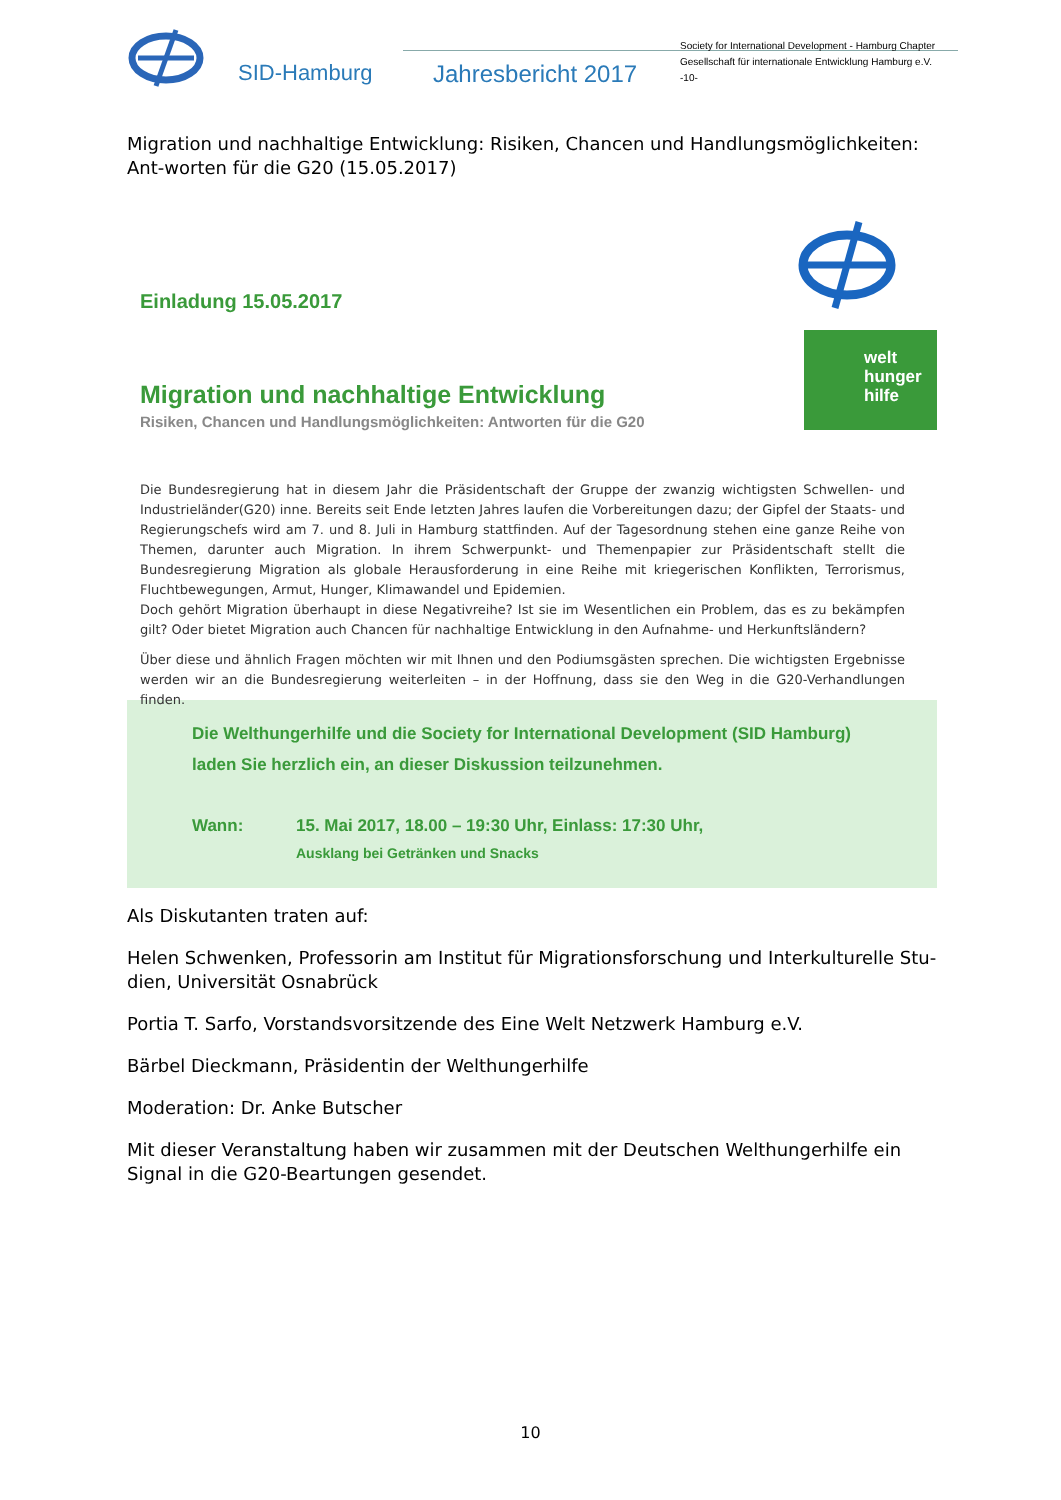SID-Hamburg Jahresbericht 2017
Society for International Development - Hamburg Chapter
Gesellschaft für internationale Entwicklung Hamburg e.V.
-10-
Migration und nachhaltige Entwicklung: Risiken, Chancen und Handlungsmöglichkeiten: Ant-worten für die G20 (15.05.2017)
Einladung 15.05.2017
welt
hunger
hilfe
Migration und nachhaltige Entwicklung
Risiken, Chancen und Handlungsmöglichkeiten: Antworten für die G20
Die Bundesregierung hat in diesem Jahr die Präsidentschaft der Gruppe der zwanzig wichtigsten Schwellen- und Industrieländer(G20) inne. Bereits seit Ende letzten Jahres laufen die Vorbereitungen dazu; der Gipfel der Staats- und Regierungschefs wird am 7. und 8. Juli in Hamburg stattfinden. Auf der Tagesordnung stehen eine ganze Reihe von Themen, darunter auch Migration. In ihrem Schwerpunkt- und Themenpapier zur Präsidentschaft stellt die Bundesregierung Migration als globale Herausforderung in eine Reihe mit kriegerischen Konflikten, Terrorismus, Fluchtbewegungen, Armut, Hunger, Klimawandel und Epidemien.
Doch gehört Migration überhaupt in diese Negativreihe? Ist sie im Wesentlichen ein Problem, das es zu bekämpfen gilt? Oder bietet Migration auch Chancen für nachhaltige Entwicklung in den Aufnahme- und Herkunftsländern?
Über diese und ähnlich Fragen möchten wir mit Ihnen und den Podiumsgästen sprechen. Die wichtigsten Ergebnisse werden wir an die Bundesregierung weiterleiten – in der Hoffnung, dass sie den Weg in die G20-Verhandlungen finden.
Die Welthungerhilfe und die Society for International Development (SID Hamburg) laden Sie herzlich ein, an dieser Diskussion teilzunehmen.
Wann: 15. Mai 2017, 18.00 – 19:30 Uhr, Einlass: 17:30 Uhr,
Ausklang bei Getränken und Snacks
Als Diskutanten traten auf:
Helen Schwenken, Professorin am Institut für Migrationsforschung und Interkulturelle Stu-dien, Universität Osnabrück
Portia T. Sarfo, Vorstandsvorsitzende des Eine Welt Netzwerk Hamburg e.V.
Bärbel Dieckmann, Präsidentin der Welthungerhilfe
Moderation: Dr. Anke Butscher
Mit dieser Veranstaltung haben wir zusammen mit der Deutschen Welthungerhilfe ein Signal in die G20-Beartungen gesendet.
10